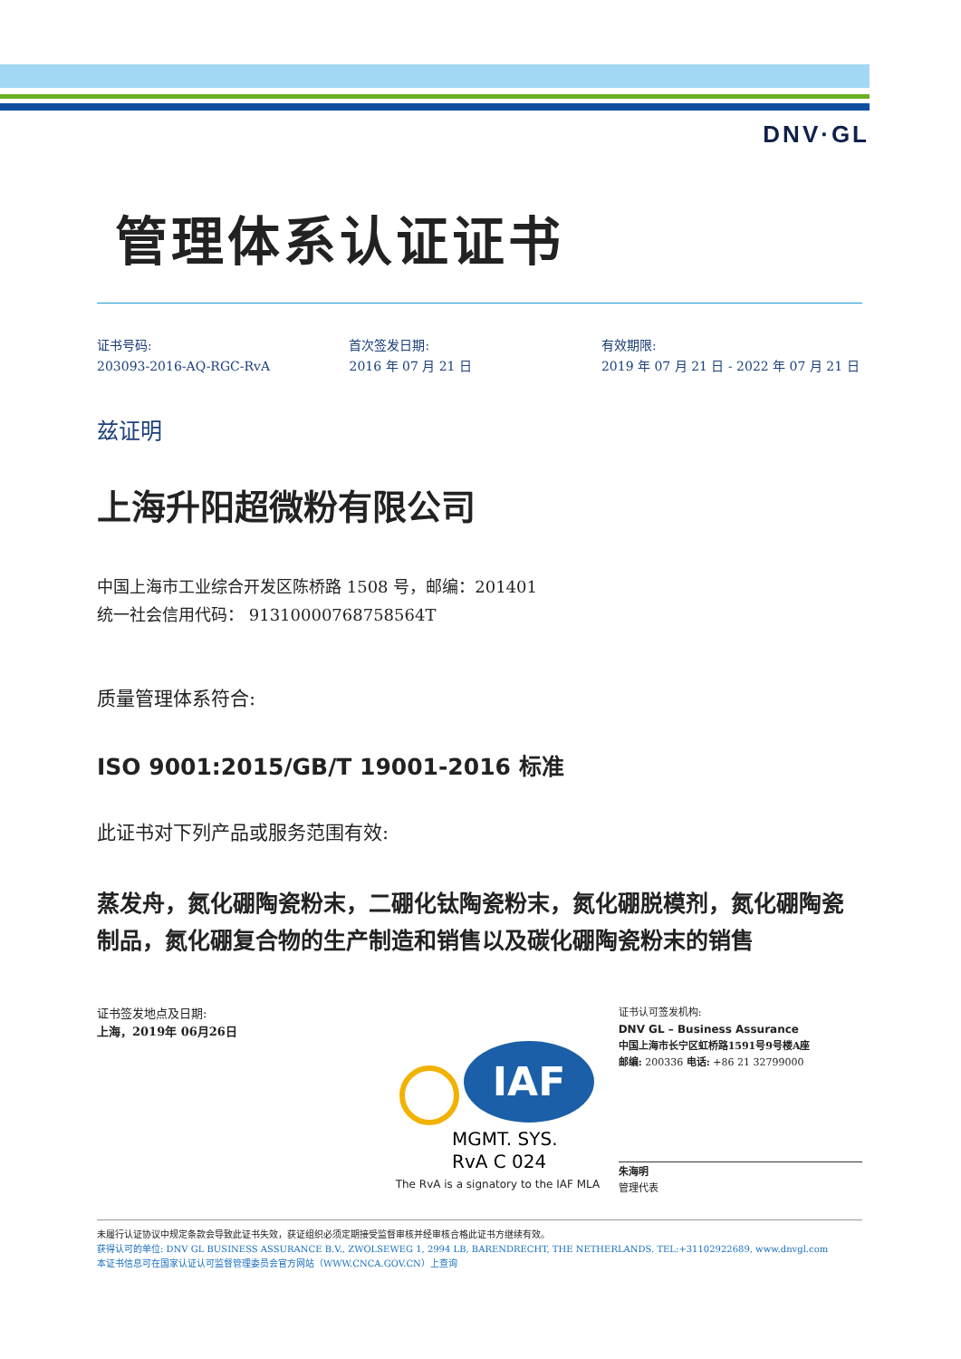DNV·GL
管理体系认证证书
证书号码:
203093-2016-AQ-RGC-RvA
首次签发日期:
2016 年 07 月 21 日
有效期限:
2019 年 07 月 21 日 - 2022 年 07 月 21 日
兹证明
上海升阳超微粉有限公司
中国上海市工业综合开发区陈桥路 1508 号，邮编：201401
统一社会信用代码： 91310000768758564T
质量管理体系符合:
ISO 9001:2015/GB/T 19001-2016 标准
此证书对下列产品或服务范围有效:
蒸发舟，氮化硼陶瓷粉末，二硼化钛陶瓷粉末，氮化硼脱模剂，氮化硼陶瓷制品，氮化硼复合物的生产制造和销售以及碳化硼陶瓷粉末的销售
证书签发地点及日期:
上海，2019年 06月26日
IAF
MGMT. SYS.
RvA C 024
The RvA is a signatory to the IAF MLA
证书认可签发机构:
DNV GL – Business Assurance
中国上海市长宁区虹桥路1591号9号楼A座
邮编: 200336 电话: +86 21 32799000
朱海明
管理代表
未履行认证协议中规定条款会导致此证书失效，获证组织必须定期接受监督审核并经审核合格此证书方继续有效。
获得认可的单位: DNV GL BUSINESS ASSURANCE B.V., ZWOLSEWEG 1, 2994 LB, BARENDRECHT, THE NETHERLANDS. TEL:+31102922689, www.dnvgl.com
本证书信息可在国家认证认可监督管理委员会官方网站（WWW.CNCA.GOV.CN）上查询